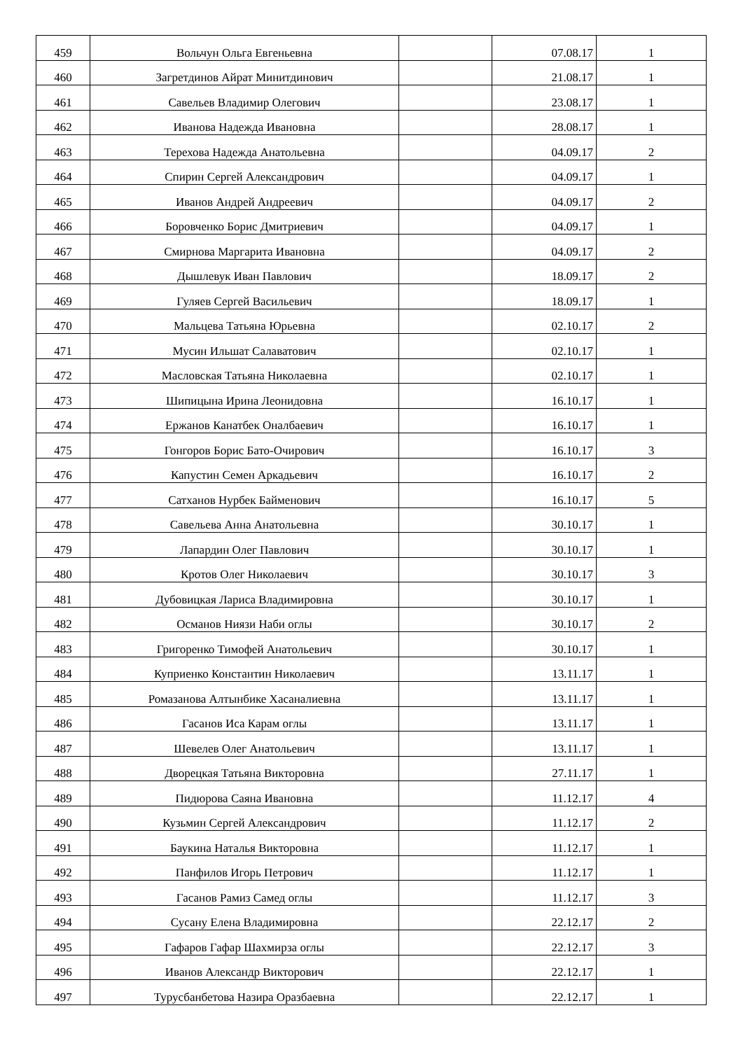| 459 | Вольчун Ольга Евгеньевна | | 07.08.17 | 1 |
| 460 | Загретдинов Айрат Минитдинович | | 21.08.17 | 1 |
| 461 | Савельев Владимир Олегович | | 23.08.17 | 1 |
| 462 | Иванова Надежда Ивановна | | 28.08.17 | 1 |
| 463 | Терехова Надежда Анатольевна | | 04.09.17 | 2 |
| 464 | Спирин Сергей Александрович | | 04.09.17 | 1 |
| 465 | Иванов Андрей Андреевич | | 04.09.17 | 2 |
| 466 | Боровченко Борис Дмитриевич | | 04.09.17 | 1 |
| 467 | Смирнова Маргарита Ивановна | | 04.09.17 | 2 |
| 468 | Дышлевук Иван Павлович | | 18.09.17 | 2 |
| 469 | Гуляев Сергей Васильевич | | 18.09.17 | 1 |
| 470 | Мальцева Татьяна Юрьевна | | 02.10.17 | 2 |
| 471 | Мусин Ильшат Салаватович | | 02.10.17 | 1 |
| 472 | Масловская Татьяна Николаевна | | 02.10.17 | 1 |
| 473 | Шипицына Ирина Леонидовна | | 16.10.17 | 1 |
| 474 | Ержанов Канатбек Оналбаевич | | 16.10.17 | 1 |
| 475 | Гонгоров Борис Бато-Очирович | | 16.10.17 | 3 |
| 476 | Капустин Семен Аркадьевич | | 16.10.17 | 2 |
| 477 | Сатханов Нурбек Байменович | | 16.10.17 | 5 |
| 478 | Савельева Анна Анатольевна | | 30.10.17 | 1 |
| 479 | Лапардин Олег Павлович | | 30.10.17 | 1 |
| 480 | Кротов Олег Николаевич | | 30.10.17 | 3 |
| 481 | Дубовицкая Лариса Владимировна | | 30.10.17 | 1 |
| 482 | Османов Ниязи Наби оглы | | 30.10.17 | 2 |
| 483 | Григоренко Тимофей Анатольевич | | 30.10.17 | 1 |
| 484 | Куприенко Константин Николаевич | | 13.11.17 | 1 |
| 485 | Ромазанова Алтынбике Хасаналиевна | | 13.11.17 | 1 |
| 486 | Гасанов Иса Карам оглы | | 13.11.17 | 1 |
| 487 | Шевелев Олег Анатольевич | | 13.11.17 | 1 |
| 488 | Дворецкая Татьяна Викторовна | | 27.11.17 | 1 |
| 489 | Пидюрова Саяна Ивановна | | 11.12.17 | 4 |
| 490 | Кузьмин Сергей Александрович | | 11.12.17 | 2 |
| 491 | Баукина Наталья Викторовна | | 11.12.17 | 1 |
| 492 | Панфилов Игорь Петрович | | 11.12.17 | 1 |
| 493 | Гасанов Рамиз Самед оглы | | 11.12.17 | 3 |
| 494 | Сусану Елена Владимировна | | 22.12.17 | 2 |
| 495 | Гафаров Гафар Шахмирза оглы | | 22.12.17 | 3 |
| 496 | Иванов Александр Викторович | | 22.12.17 | 1 |
| 497 | Турусбанбетова Назира Оразбаевна | | 22.12.17 | 1 |